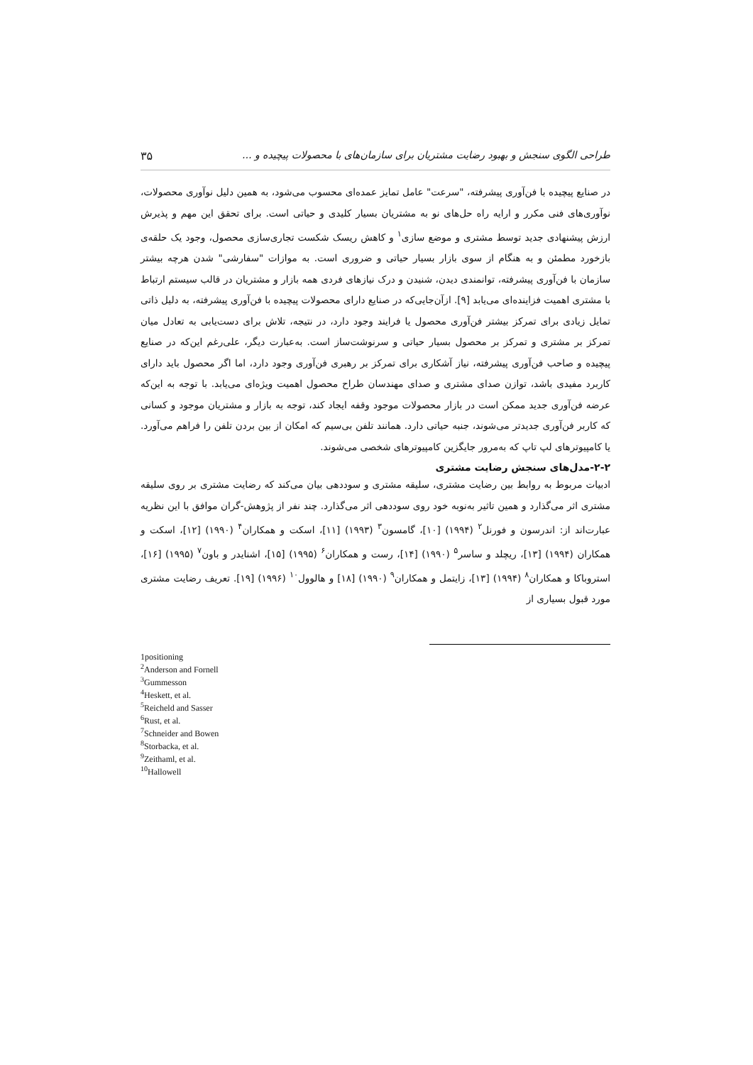طراحی الگوی سنجش و بهبود رضایت مشتریان برای سازمان‌های با محصولات پیچیده و ... ۳۵
در صنایع پیچیده با فن‌آوری پیشرفته، "سرعت" عامل تمایز عمده‌ای محسوب می‌شود، به همین دلیل نوآوری محصولات، نوآوری‌های فنی مکرر و ارایه راه حل‌های نو به مشتریان بسیار کلیدی و حیاتی است. برای تحقق این مهم و پذیرش ارزش پیشنهادی جدید توسط مشتری و موضع سازی<sup>۱</sup> و کاهش ریسک شکست تجاری‌سازی محصول، وجود یک حلقه‌ی بازخورد مطمئن و به هنگام از سوی بازار بسیار حیاتی و ضروری است. به موازات "سفارشی" شدن هرچه بیشتر سازمان با فن‌آوری پیشرفته، توانمندی دیدن، شنیدن و درک نیازهای فردی همه بازار و مشتریان در قالب سیستم ارتباط با مشتری اهمیت فزاینده‌ای می‌یابد [۹]. ازآن‌جایی‌که در صنایع دارای محصولات پیچیده با فن‌آوری پیشرفته، به دلیل ذاتی تمایل زیادی برای تمرکز بیشتر فن‌آوری محصول یا فرایند وجود دارد، در نتیجه، تلاش برای دست‌یابی به تعادل میان تمرکز بر مشتری و تمرکز بر محصول بسیار حیاتی و سرنوشت‌ساز است. به‌عبارت دیگر، علی‌رغم این‌که در صنایع پیچیده و صاحب فن‌آوری پیشرفته، نیاز آشکاری برای تمرکز بر رهبری فن‌آوری وجود دارد، اما اگر محصول باید دارای کاربرد مفیدی باشد، توازن صدای مشتری و صدای مهندسان طراح محصول اهمیت ویژه‌ای می‌یابد. با توجه به این‌که عرضه فن‌آوری جدید ممکن است در بازار محصولات موجود وقفه ایجاد کند، توجه به بازار و مشتریان موجود و کسانی که کاربر فن‌آوری جدیدتر می‌شوند، جنبه حیاتی دارد. همانند تلفن بی‌سیم که امکان از بین بردن تلفن را فراهم می‌آورد. یا کامپیوترهای لپ تاپ که به‌مرور جایگزین کامپیوترهای شخصی می‌شوند.
۲-۲-مدل‌های سنجش رضایت مشتری
ادبیات مربوط به روابط بین رضایت مشتری، سلیقه مشتری و سوددهی بیان می‌کند که رضایت مشتری بر روی سلیقه مشتری اثر می‌گذارد و همین تاثیر به‌نوبه خود روی سوددهی اثر می‌گذارد. چند نفر از پژوهش-گران موافق با این نظریه عبارت‌اند از: اندرسون و فورنل<sup>۲</sup> (۱۹۹۴) [۱۰]، گامسون<sup>۳</sup> (۱۹۹۳) [۱۱]، اسکت و همکاران<sup>۴</sup> (۱۹۹۰) [۱۲]، اسکت و همکاران (۱۹۹۴) [۱۳]، ریچلد و ساسر<sup>۵</sup> (۱۹۹۰) [۱۴]، رست و همکاران<sup>۶</sup> (۱۹۹۵) [۱۵]، اشنایدر و باون<sup>۷</sup> (۱۹۹۵) [۱۶]، استروباکا و همکاران<sup>۸</sup> (۱۹۹۴) [۱۳]، زایتمل و همکاران<sup>۹</sup> (۱۹۹۰) [۱۸] و هالوول<sup>۱۰</sup> (۱۹۹۶) [۱۹]. تعریف رضایت مشتری مورد قبول بسیاری از
1positioning
<sup>2</sup> Anderson and Fornell
<sup>3</sup> Gummesson
<sup>4</sup> Heskett, et al.
<sup>5</sup> Reicheld and Sasser
<sup>6</sup> Rust, et al.
<sup>7</sup> Schneider and Bowen
<sup>8</sup> Storbacka, et al.
<sup>9</sup> Zeithaml, et al.
<sup>10</sup> Hallowell